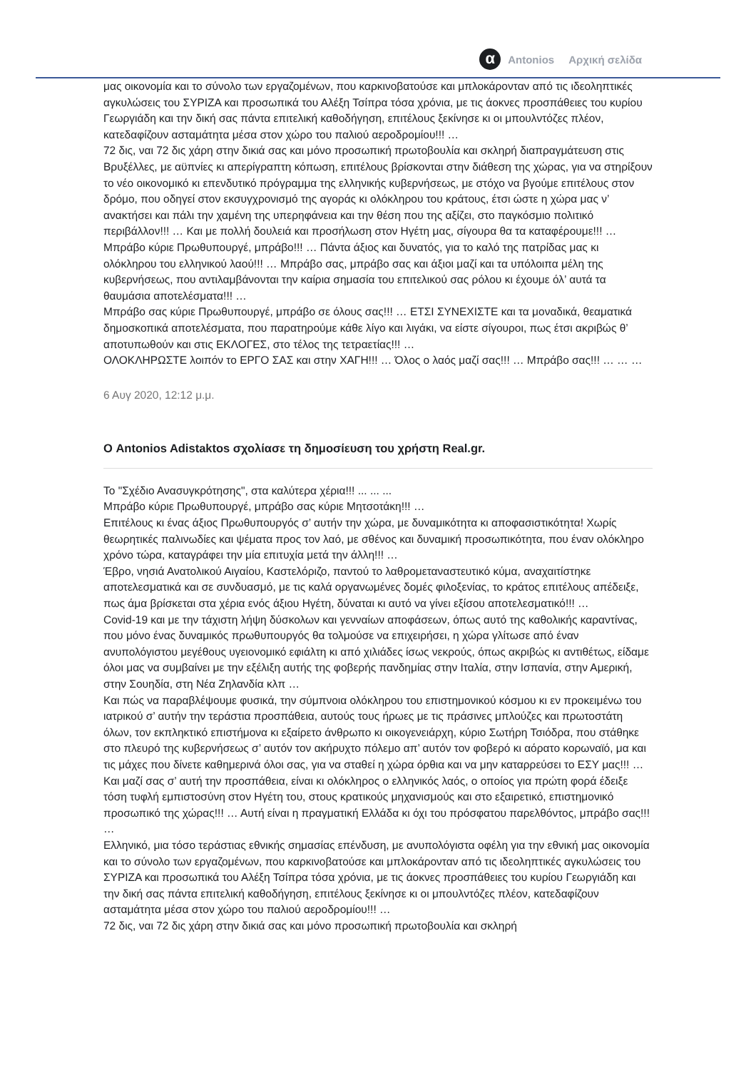α Antonios Αρχική σελίδα
μας οικονομία και το σύνολο των εργαζομένων, που καρκινοβατούσε και μπλοκάρονταν από τις ιδεοληπτικές αγκυλώσεις του ΣΥΡΙΖΑ και προσωπικά του Αλέξη Τσίπρα τόσα χρόνια, με τις άοκνες προσπάθειες του κυρίου Γεωργιάδη και την δική σας πάντα επιτελική καθοδήγηση, επιτέλους ξεκίνησε κι οι μπουλντόζες πλέον, κατεδαφίζουν ασταμάτητα μέσα στον χώρο του παλιού αεροδρομίου!!! …
72 δις, ναι 72 δις χάρη στην δικιά σας και μόνο προσωπική πρωτοβουλία και σκληρή διαπραγμάτευση στις Βρυξέλλες, με αϋπνίες κι απερίγραπτη κόπωση, επιτέλους βρίσκονται στην διάθεση της χώρας, για να στηρίξουν το νέο οικονομικό κι επενδυτικό πρόγραμμα της ελληνικής κυβερνήσεως, με στόχο να βγούμε επιτέλους στον δρόμο, που οδηγεί στον εκσυγχρονισμό της αγοράς κι ολόκληρου του κράτους, έτσι ώστε η χώρα μας ν’ ανακτήσει και πάλι την χαμένη της υπερηφάνεια και την θέση που της αξίζει, στο παγκόσμιο πολιτικό περιβάλλον!!! … Και με πολλή δουλειά και προσήλωση στον Ηγέτη μας, σίγουρα θα τα καταφέρουμε!!! …
Μπράβο κύριε Πρωθυπουργέ, μπράβο!!! … Πάντα άξιος και δυνατός, για το καλό της πατρίδας μας κι ολόκληρου του ελληνικού λαού!!! … Μπράβο σας, μπράβο σας και άξιοι μαζί και τα υπόλοιπα μέλη της κυβερνήσεως, που αντιλαμβάνονται την καίρια σημασία του επιτελικού σας ρόλου κι έχουμε όλ’ αυτά τα θαυμάσια αποτελέσματα!!! …
Μπράβο σας κύριε Πρωθυπουργέ, μπράβο σε όλους σας!!! … ΕΤΣΙ ΣΥΝΕΧΙΣΤΕ και τα μοναδικά, θεαματικά δημοσκοπικά αποτελέσματα, που παρατηρούμε κάθε λίγο και λιγάκι, να είστε σίγουροι, πως έτσι ακριβώς θ’ αποτυπωθούν και στις ΕΚΛΟΓΕΣ, στο τέλος της τετραετίας!!! …
ΟΛΟΚΛΗΡΩΣΤΕ λοιπόν το ΕΡΓΟ ΣΑΣ και στην ΧΑΓΗ!!! … Όλος ο λαός μαζί σας!!! … Μπράβο σας!!! … … …
6 Αυγ 2020, 12:12 μ.μ.
Ο Antonios Adistaktos σχολίασε τη δημοσίευση του χρήστη Real.gr.
Το "Σχέδιο Ανασυγκρότησης", στα καλύτερα χέρια!!! ... ... ...
Μπράβο κύριε Πρωθυπουργέ, μπράβο σας κύριε Μητσοτάκη!!! …
Επιτέλους κι ένας άξιος Πρωθυπουργός σ’ αυτήν την χώρα, με δυναμικότητα κι αποφασιστικότητα! Χωρίς θεωρητικές παλινωδίες και ψέματα προς τον λαό, με σθένος και δυναμική προσωπικότητα, που έναν ολόκληρο χρόνο τώρα, καταγράφει την μία επιτυχία μετά την άλλη!!! …
Έβρο, νησιά Ανατολικού Αιγαίου, Καστελόριζο, παντού το λαθρομεταναστευτικό κύμα, αναχαιτίστηκε αποτελεσματικά και σε συνδυασμό, με τις καλά οργανωμένες δομές φιλοξενίας, το κράτος επιτέλους απέδειξε, πως άμα βρίσκεται στα χέρια ενός άξιου Ηγέτη, δύναται κι αυτό να γίνει εξίσου αποτελεσματικό!!! …
Covid-19 και με την τάχιστη λήψη δύσκολων και γενναίων αποφάσεων, όπως αυτό της καθολικής καραντίνας, που μόνο ένας δυναμικός πρωθυπουργός θα τολμούσε να επιχειρήσει, η χώρα γλίτωσε από έναν ανυπολόγιστου μεγέθους υγειονομικό εφιάλτη κι από χιλιάδες ίσως νεκρούς, όπως ακριβώς κι αντιθέτως, είδαμε όλοι μας να συμβαίνει με την εξέλιξη αυτής της φοβερής πανδημίας στην Ιταλία, στην Ισπανία, στην Αμερική, στην Σουηδία, στη Νέα Ζηλανδία κλπ …
Και πώς να παραβλέψουμε φυσικά, την σύμπνοια ολόκληρου του επιστημονικού κόσμου κι εν προκειμένω του ιατρικού σ’ αυτήν την τεράστια προσπάθεια, αυτούς τους ήρωες με τις πράσινες μπλούζες και πρωτοστάτη όλων, τον εκπληκτικό επιστήμονα κι εξαίρετο άνθρωπο κι οικογενειάρχη, κύριο Σωτήρη Τσιόδρα, που στάθηκε στο πλευρό της κυβερνήσεως σ’ αυτόν τον ακήρυχτο πόλεμο απ’ αυτόν τον φοβερό κι αόρατο κορωναϊό, μα και τις μάχες που δίνετε καθημερινά όλοι σας, για να σταθεί η χώρα όρθια και να μην καταρρεύσει το ΕΣΥ μας!!! …
Και μαζί σας σ’ αυτή την προσπάθεια, είναι κι ολόκληρος ο ελληνικός λαός, ο οποίος για πρώτη φορά έδειξε τόση τυφλή εμπιστοσύνη στον Ηγέτη του, στους κρατικούς μηχανισμούς και στο εξαιρετικό, επιστημονικό προσωπικό της χώρας!!! … Αυτή είναι η πραγματική Ελλάδα κι όχι του πρόσφατου παρελθόντος, μπράβο σας!!! …
Ελληνικό, μια τόσο τεράστιας εθνικής σημασίας επένδυση, με ανυπολόγιστα οφέλη για την εθνική μας οικονομία και το σύνολο των εργαζομένων, που καρκινοβατούσε και μπλοκάρονταν από τις ιδεοληπτικές αγκυλώσεις του ΣΥΡΙΖΑ και προσωπικά του Αλέξη Τσίπρα τόσα χρόνια, με τις άοκνες προσπάθειες του κυρίου Γεωργιάδη και την δική σας πάντα επιτελική καθοδήγηση, επιτέλους ξεκίνησε κι οι μπουλντόζες πλέον, κατεδαφίζουν ασταμάτητα μέσα στον χώρο του παλιού αεροδρομίου!!! …
72 δις, ναι 72 δις χάρη στην δικιά σας και μόνο προσωπική πρωτοβουλία και σκληρή